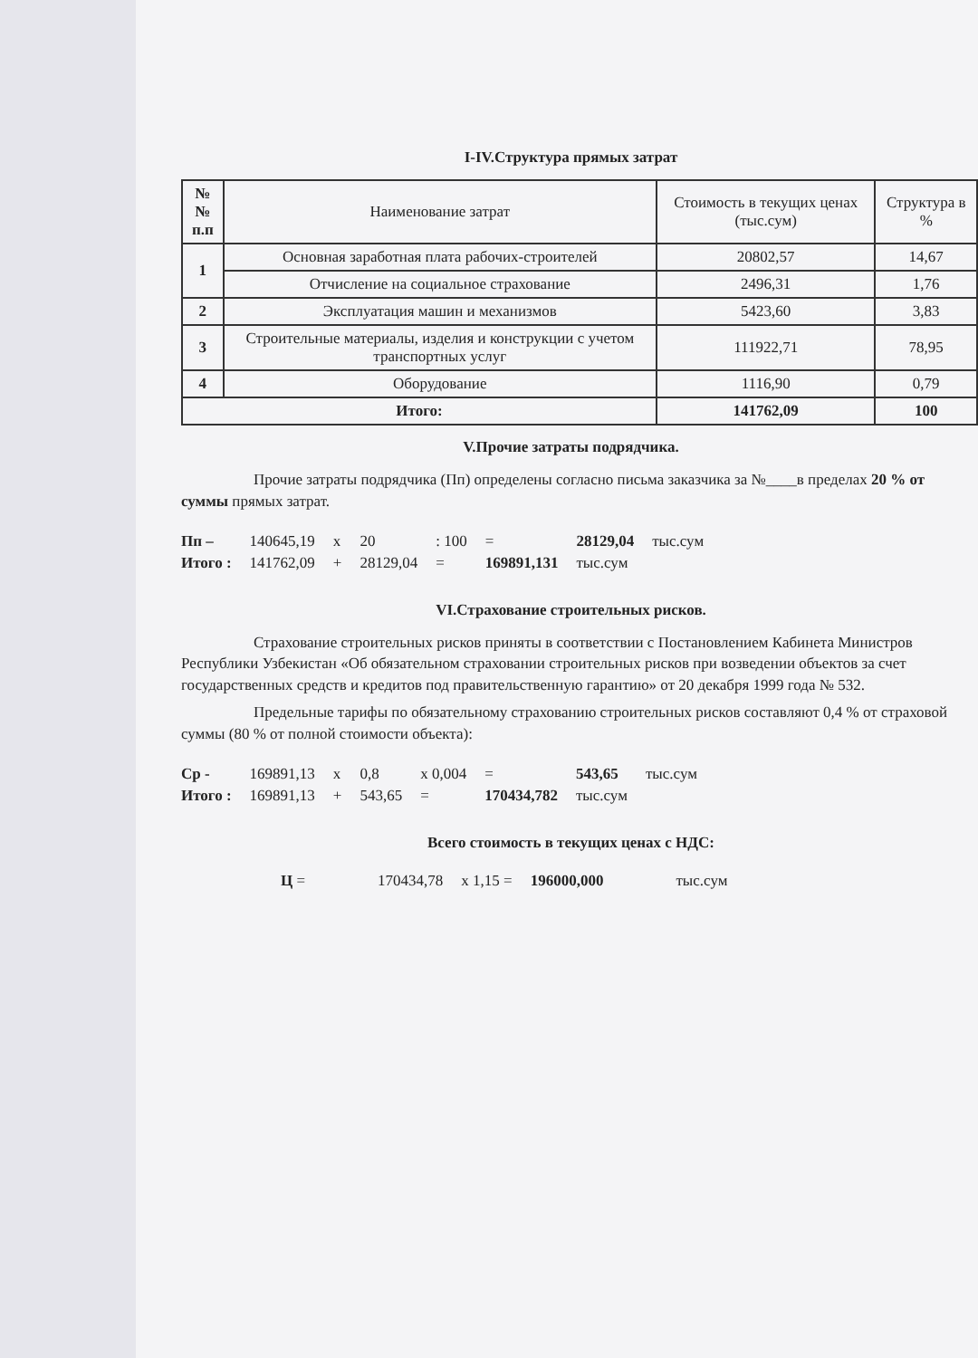I-IV.Структура прямых затрат
| №№ п.п | Наименование затрат | Стоимость в текущих ценах (тыс.сум) | Структура в % |
| --- | --- | --- | --- |
| 1 | Основная заработная плата рабочих-строителей | 20802,57 | 14,67 |
| | Отчисление на социальное страхование | 2496,31 | 1,76 |
| 2 | Эксплуатация машин и механизмов | 5423,60 | 3,83 |
| 3 | Строительные материалы, изделия и конструкции с учетом транспортных услуг | 111922,71 | 78,95 |
| 4 | Оборудование | 1116,90 | 0,79 |
| Итого: | | 141762,09 | 100 |
V.Прочие затраты подрядчика.
Прочие затраты подрядчика (Пп) определены согласно письма заказчика за №____в пределах 20 % от суммы прямых затрат.
| Пп – | 140645,19 | x | 20 | : 100 | = | 28129,04 | тыс.сум |
| Итого : | 141762,09 | + | 28129,04 | = | 169891,131 | тыс.сум | |
VI.Страхование строительных рисков.
Страхование строительных рисков приняты в соответствии с Постановлением Кабинета Министров Республики Узбекистан «Об обязательном страховании строительных рисков при возведении объектов за счет государственных средств и кредитов под правительственную гарантию» от 20 декабря 1999 года № 532.
Предельные тарифы по обязательному страхованию строительных рисков составляют 0,4 % от страховой суммы (80 % от полной стоимости объекта):
| Ср - | 169891,13 | x | 0,8 | x 0,004 | = | 543,65 | тыс.сум |
| Итого : | 169891,13 | + | 543,65 | = | 170434,782 | тыс.сум | |
Всего стоимость в текущих ценах с НДС:
| Ц = | 170434,78 | x 1,15 = | 196000,000 | тыс.сум |